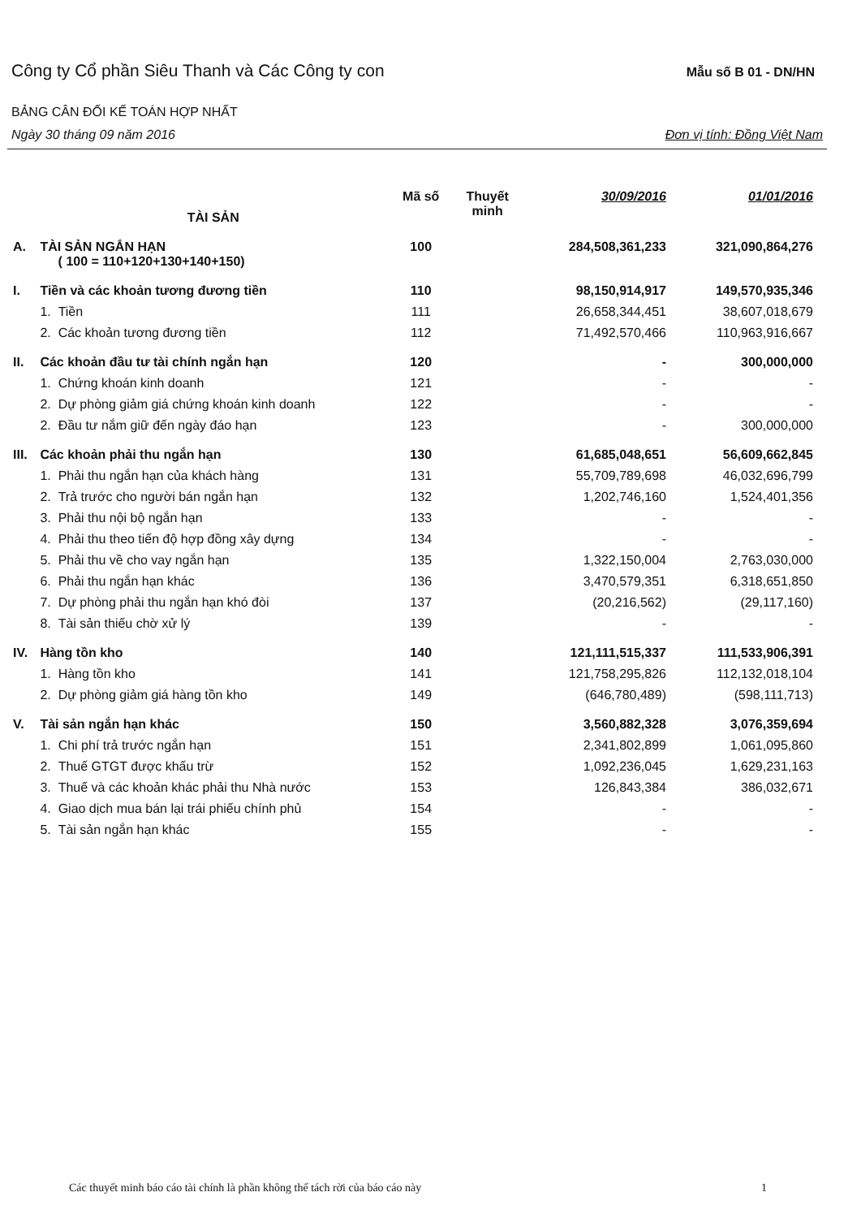Công ty Cổ phần Siêu Thanh và Các Công ty con Mẫu số B 01 - DN/HN
BẢNG CÂN ĐỐI KẾ TOÁN HỢP NHẤT
Ngày 30 tháng 09 năm 2016 Đơn vị tính: Đồng Việt Nam
| | TÀI SẢN | Mã số | Thuyết minh | 30/09/2016 | 01/01/2016 |
| --- | --- | --- | --- | --- | --- |
| A. | TÀI SẢN NGẮN HẠN ( 100 = 110+120+130+140+150) | 100 | | 284,508,361,233 | 321,090,864,276 |
| I. | Tiền và các khoản tương đương tiền | 110 | | 98,150,914,917 | 149,570,935,346 |
| | 1. Tiền | 111 | | 26,658,344,451 | 38,607,018,679 |
| | 2. Các khoản tương đương tiền | 112 | | 71,492,570,466 | 110,963,916,667 |
| II. | Các khoản đầu tư tài chính ngắn hạn | 120 | | - | 300,000,000 |
| | 1. Chứng khoán kinh doanh | 121 | | - | - |
| | 2. Dự phòng giảm giá chứng khoán kinh doanh | 122 | | - | - |
| | 2. Đầu tư nắm giữ đến ngày đáo hạn | 123 | | - | 300,000,000 |
| III. | Các khoản phải thu ngắn hạn | 130 | | 61,685,048,651 | 56,609,662,845 |
| | 1. Phải thu ngắn hạn của khách hàng | 131 | | 55,709,789,698 | 46,032,696,799 |
| | 2. Trả trước cho người bán ngắn hạn | 132 | | 1,202,746,160 | 1,524,401,356 |
| | 3. Phải thu nội bộ ngắn hạn | 133 | | - | - |
| | 4. Phải thu theo tiến độ hợp đồng xây dựng | 134 | | - | - |
| | 5. Phải thu về cho vay ngắn hạn | 135 | | 1,322,150,004 | 2,763,030,000 |
| | 6. Phải thu ngắn hạn khác | 136 | | 3,470,579,351 | 6,318,651,850 |
| | 7. Dự phòng phải thu ngắn hạn khó đòi | 137 | | (20,216,562) | (29,117,160) |
| | 8. Tài sản thiếu chờ xử lý | 139 | | - | - |
| IV. | Hàng tồn kho | 140 | | 121,111,515,337 | 111,533,906,391 |
| | 1. Hàng tồn kho | 141 | | 121,758,295,826 | 112,132,018,104 |
| | 2. Dự phòng giảm giá hàng tồn kho | 149 | | (646,780,489) | (598,111,713) |
| V. | Tài sản ngắn hạn khác | 150 | | 3,560,882,328 | 3,076,359,694 |
| | 1. Chi phí trả trước ngắn hạn | 151 | | 2,341,802,899 | 1,061,095,860 |
| | 2. Thuế GTGT được khấu trừ | 152 | | 1,092,236,045 | 1,629,231,163 |
| | 3. Thuế và các khoản khác phải thu Nhà nước | 153 | | 126,843,384 | 386,032,671 |
| | 4. Giao dịch mua bán lại trái phiếu chính phủ | 154 | | - | - |
| | 5. Tài sản ngắn hạn khác | 155 | | - | - |
Các thuyết minh báo cáo tài chính là phần không thể tách rời của báo cáo này 1